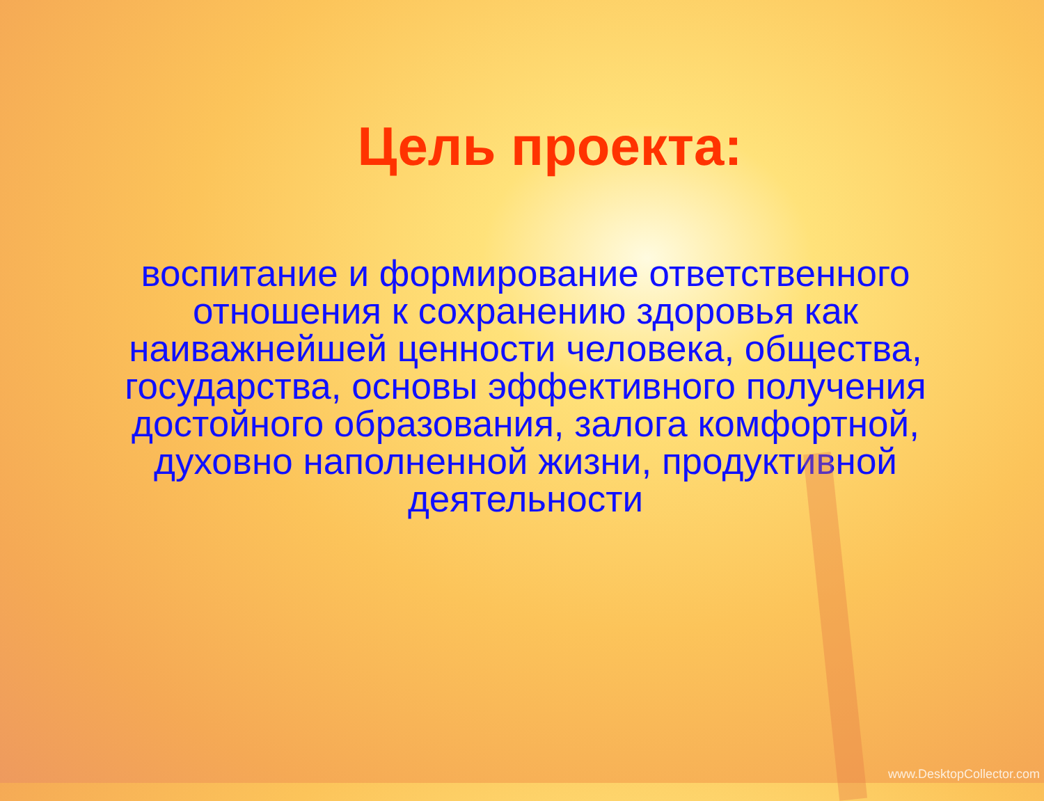Цель проекта:
воспитание и формирование ответственного отношения к сохранению здоровья как наиважнейшей ценности человека, общества, государства, основы эффективного получения достойного образования, залога комфортной, духовно наполненной жизни, продуктивной деятельности
www.DesktopCollector.com